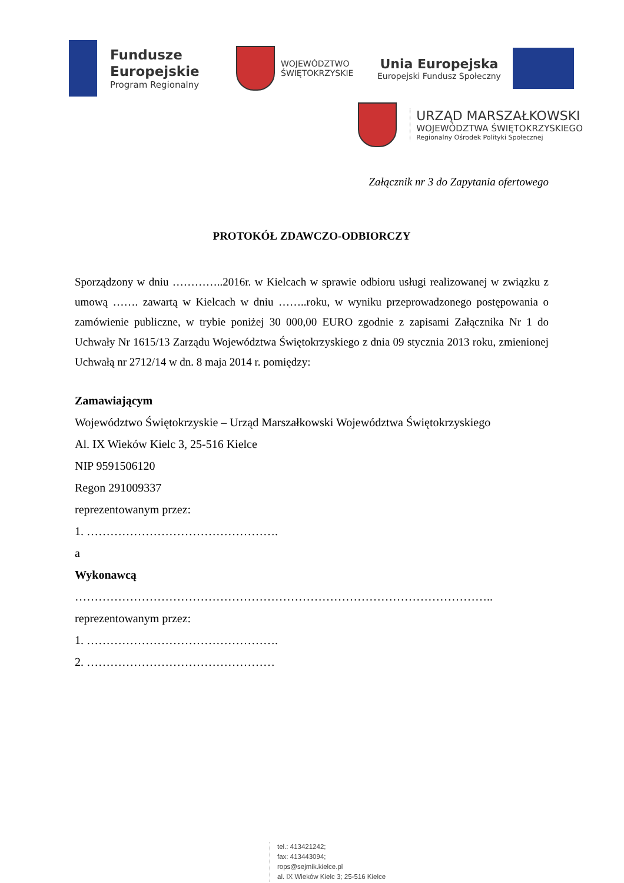Fundusze
Europejskie
Program Regionalny
WOJEWÓDZTWO
ŚWIĘTOKRZYSKIE
Unia Europejska
Europejski Fundusz Społeczny
URZĄD MARSZAŁKOWSKI
WOJEWÓDZTWA ŚWIĘTOKRZYSKIEGO
Regionalny Ośrodek Polityki Społecznej
Załącznik nr 3 do Zapytania ofertowego
PROTOKÓŁ ZDAWCZO-ODBIORCZY
Sporządzony w dniu …………..2016r. w Kielcach w sprawie odbioru usługi realizowanej w związku z umową ……. zawartą w Kielcach w dniu ……..roku, w wyniku przeprowadzonego postępowania o zamówienie publiczne, w trybie poniżej 30 000,00 EURO zgodnie z zapisami Załącznika Nr 1 do Uchwały Nr 1615/13 Zarządu Województwa Świętokrzyskiego z dnia 09 stycznia 2013 roku, zmienionej Uchwałą nr 2712/14 w dn. 8 maja 2014 r. pomiędzy:
Zamawiającym
Województwo Świętokrzyskie – Urząd Marszałkowski Województwa Świętokrzyskiego
Al. IX Wieków Kielc 3, 25-516 Kielce
NIP 9591506120
Regon 291009337
reprezentowanym przez:
1. ………………………………………….
a
Wykonawcą
……………………………………………………………………………………………..
reprezentowanym przez:
1. ………………………………………….
2. …………………………………………
tel.: 413421242;
fax: 413443094;
rops@sejmik.kielce.pl
al. IX Wieków Kielc 3; 25-516 Kielce